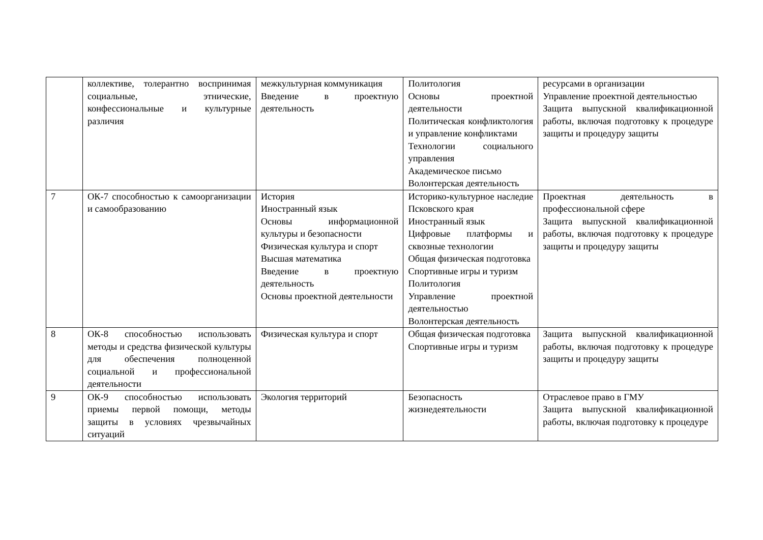| | коллективе, толерантно воспринимая социальные, этнические, конфессиональные и культурные различия | межкультурная коммуникация Введение в проектную деятельность | Политология Основы проектной деятельности Политическая конфликтология и управление конфликтами Технологии социального управления Академическое письмо Волонтерская деятельность | ресурсами в организации Управление проектной деятельностью Защита выпускной квалификационной работы, включая подготовку к процедуре защиты и процедуру защиты |
| 7 | ОК-7 способностью к самоорганизации и самообразованию | История Иностранный язык Основы информационной культуры и безопасности Физическая культура и спорт Высшая математика Введение в проектную деятельность Основы проектной деятельности | Историко-культурное наследие Псковского края Иностранный язык Цифровые платформы и сквозные технологии Общая физическая подготовка Спортивные игры и туризм Политология Управление проектной деятельностью Волонтерская деятельность | Проектная деятельность в профессиональной сфере Защита выпускной квалификационной работы, включая подготовку к процедуре защиты и процедуру защиты |
| 8 | ОК-8 способностью использовать методы и средства физической культуры для обеспечения полноценной социальной и профессиональной деятельности | Физическая культура и спорт | Общая физическая подготовка Спортивные игры и туризм | Защита выпускной квалификационной работы, включая подготовку к процедуре защиты и процедуру защиты |
| 9 | ОК-9 способностью использовать приемы первой помощи, методы защиты в условиях чрезвычайных ситуаций | Экология территорий | Безопасность жизнедеятельности | Отраслевое право в ГМУ Защита выпускной квалификационной работы, включая подготовку к процедуре |